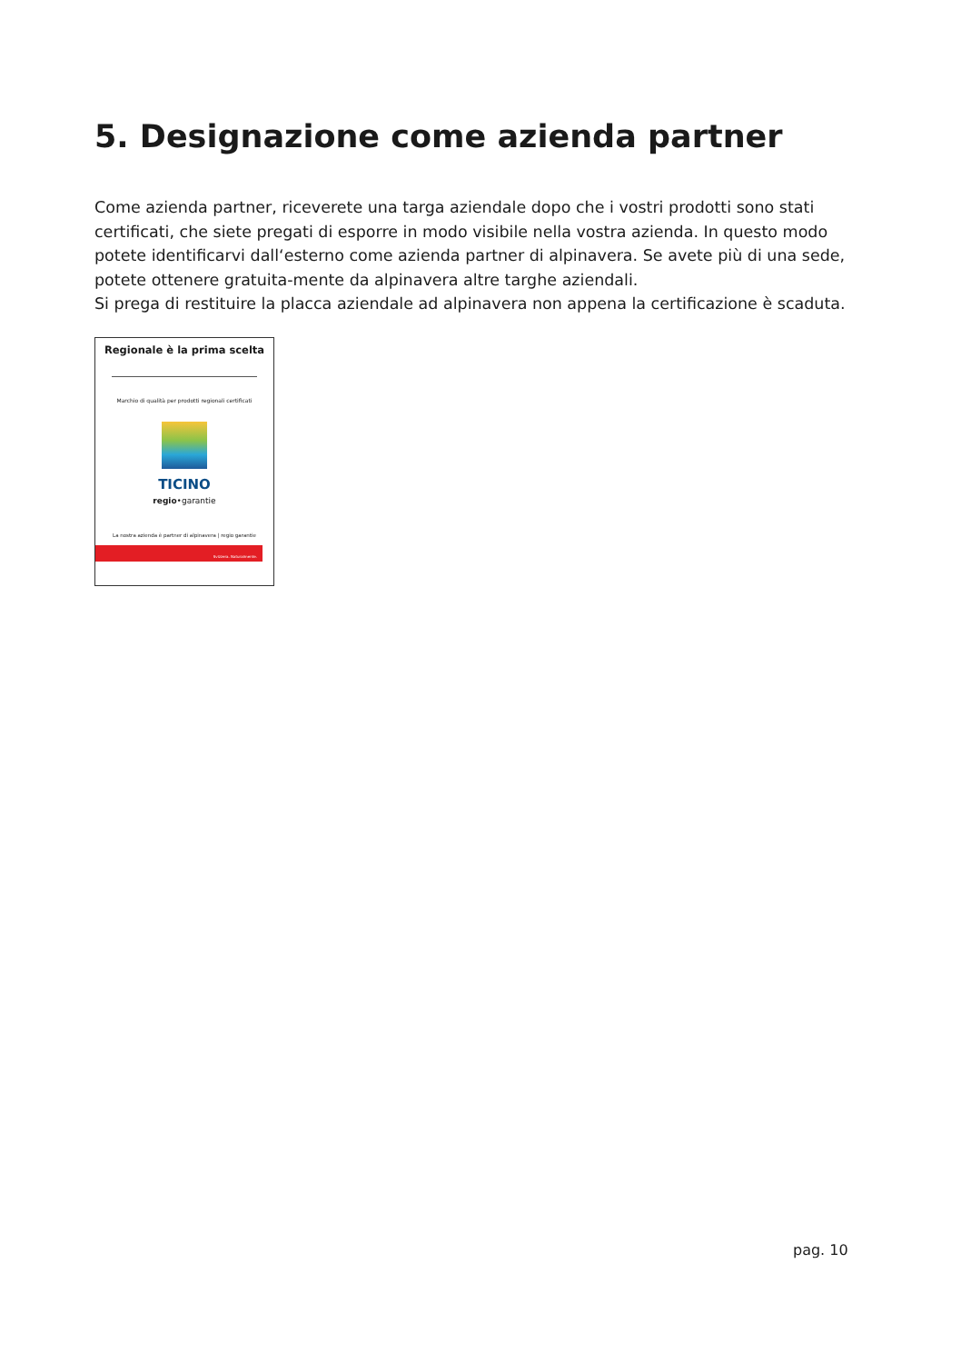5. Designazione come azienda partner
Come azienda partner, riceverete una targa aziendale dopo che i vostri prodotti sono stati certificati, che siete pregati di esporre in modo visibile nella vostra azienda. In questo modo potete identificarvi dall‘esterno come azienda partner di alpinavera. Se avete più di una sede, potete ottenere gratuita-mente da alpinavera altre targhe aziendali.
Si prega di restituire la placca aziendale ad alpinavera non appena la certificazione è scaduta.
Regionale è la prima scelta
Marchio di qualità per prodotti regionali certificati
TICINO
regio•garantie
La nostra azienda è partner di alpinavera | regio garantie
Svizzera. Naturalmente.
pag. 10